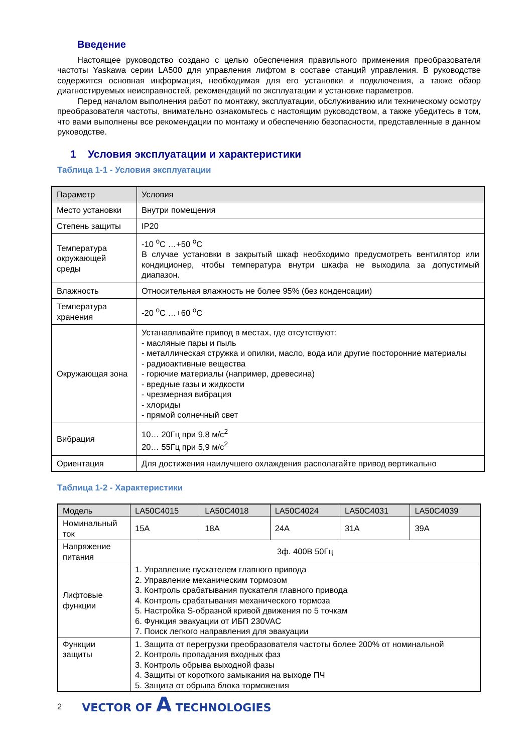Введение
Настоящее руководство создано с целью обеспечения правильного применения преобразователя частоты Yaskawa серии LA500 для управления лифтом в составе станций управления. В руководстве содержится основная информация, необходимая для его установки и подключения, а также обзор диагностируемых неисправностей, рекомендаций по эксплуатации и установке параметров.
Перед началом выполнения работ по монтажу, эксплуатации, обслуживанию или техническому осмотру преобразователя частоты, внимательно ознакомьтесь с настоящим руководством, а также убедитесь в том, что вами выполнены все рекомендации по монтажу и обеспечению безопасности, представленные в данном руководстве.
1 Условия эксплуатации и характеристики
Таблица 1-1 - Условия эксплуатации
| Параметр | Условия |
| --- | --- |
| Место установки | Внутри помещения |
| Степень защиты | IP20 |
| Температура окружающей среды | -10 <sup>о</sup>C …+50 <sup>о</sup>C В случае установки в закрытый шкаф необходимо предусмотреть вентилятор или кондиционер, чтобы температура внутри шкафа не выходила за допустимый диапазон. |
| Влажность | Относительная влажность не более 95% (без конденсации) |
| Температура хранения | -20 <sup>о</sup>C …+60 <sup>о</sup>C |
| Окружающая зона | Устанавливайте привод в местах, где отсутствуют: - масляные пары и пыль - металлическая стружка и опилки, масло, вода или другие посторонние материалы - радиоактивные вещества - горючие материалы (например, древесина) - вредные газы и жидкости - чрезмерная вибрация - хлориды - прямой солнечный свет |
| Вибрация | 10… 20Гц при 9,8 м/с<sup>2</sup> 20… 55Гц при 5,9 м/с<sup>2</sup> |
| Ориентация | Для достижения наилучшего охлаждения располагайте привод вертикально |
Таблица 1-2 - Характеристики
| Модель | LA50C4015 | LA50C4018 | LA50C4024 | LA50C4031 | LA50C4039 |
| --- | --- | --- | --- | --- | --- |
| Номинальный ток | 15A | 18A | 24A | 31A | 39A |
| Напряжение питания | 3ф. 400В 50Гц | | | | |
| Лифтовые функции | 1. Управление пускателем главного привода 2. Управление механическим тормозом 3. Контроль срабатывания пускателя главного привода 4. Контроль срабатывания механического тормоза 5. Настройка S-образной кривой движения по 5 точкам 6. Функция эвакуации от ИБП 230VAC 7. Поиск легкого направления для эвакуации | | | | |
| Функции защиты | 1. Защита от перегрузки преобразователя частоты более 200% от номинальной 2. Контроль пропадания входных фаз 3. Контроль обрыва выходной фазы 4. Защиты от короткого замыкания на выходе ПЧ 5. Защита от обрыва блока торможения | | | | |
2 VECTOR OF A TECHNOLOGIES